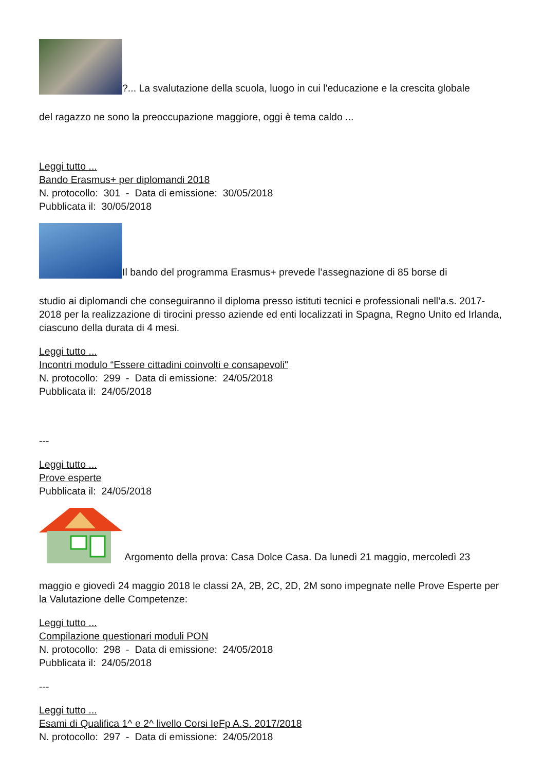?... La svalutazione della scuola, luogo in cui l'educazione e la crescita globale
del ragazzo ne sono la preoccupazione maggiore, oggi è tema caldo ...
Leggi tutto ...
Bando Erasmus+ per diplomandi 2018
N. protocollo: 301 - Data di emissione: 30/05/2018
Pubblicata il: 30/05/2018
Il bando del programma Erasmus+ prevede l’assegnazione di 85 borse di
studio ai diplomandi che conseguiranno il diploma presso istituti tecnici e professionali nell’a.s. 2017-2018 per la realizzazione di tirocini presso aziende ed enti localizzati in Spagna, Regno Unito ed Irlanda, ciascuno della durata di 4 mesi.
Leggi tutto ...
Incontri modulo “Essere cittadini coinvolti e consapevoli"
N. protocollo: 299 - Data di emissione: 24/05/2018
Pubblicata il: 24/05/2018
---
Leggi tutto ...
Prove esperte
Pubblicata il: 24/05/2018
Argomento della prova: Casa Dolce Casa. Da lunedì 21 maggio, mercoledì 23
maggio e giovedì 24 maggio 2018 le classi 2A, 2B, 2C, 2D, 2M sono impegnate nelle Prove Esperte per la Valutazione delle Competenze:
Leggi tutto ...
Compilazione questionari moduli PON
N. protocollo: 298 - Data di emissione: 24/05/2018
Pubblicata il: 24/05/2018
---
Leggi tutto ...
Esami di Qualifica 1^ e 2^ livello Corsi IeFp A.S. 2017/2018
N. protocollo: 297 - Data di emissione: 24/05/2018